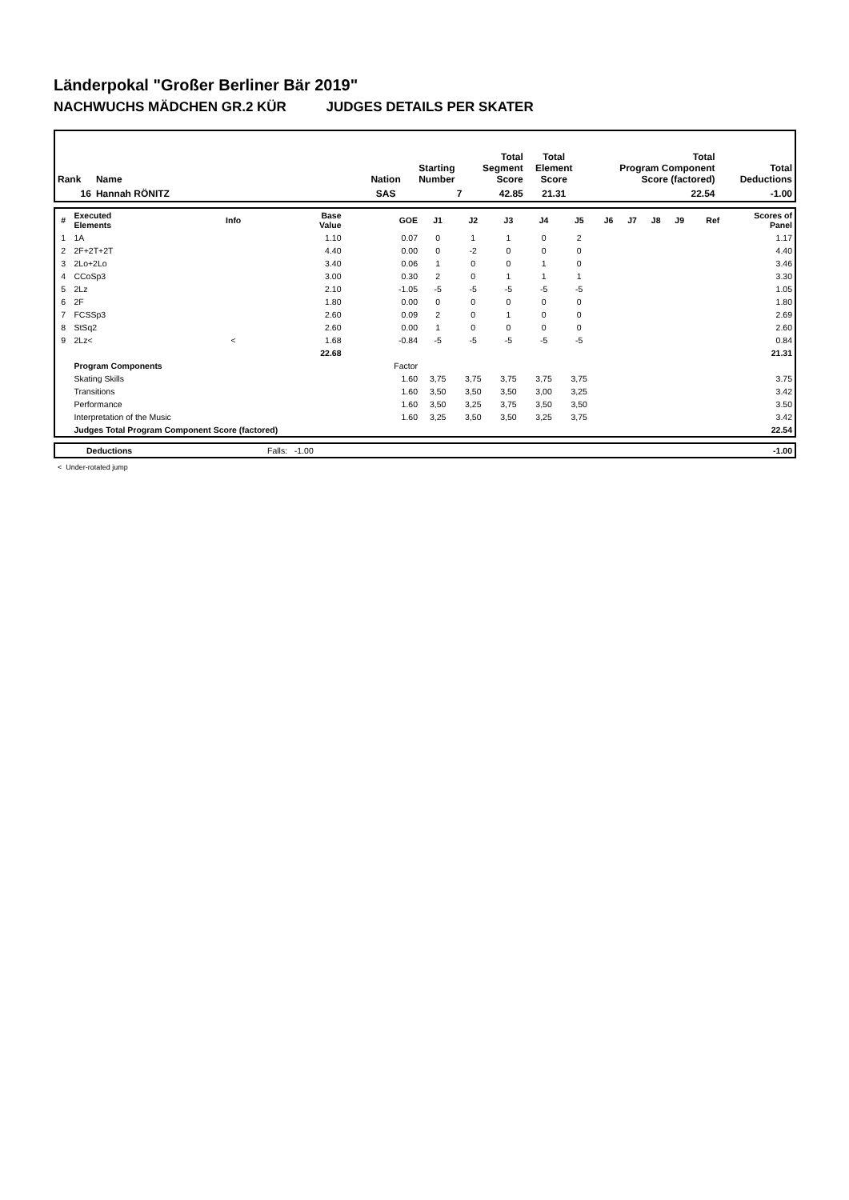Länderpokal "Großer Berliner Bär 2019"
NACHWUCHS MÄDCHEN GR.2 KÜR JUDGES DETAILS PER SKATER
| Rank | Name | Nation | Starting Number | Total Segment Score | Total Element Score | Total Program Component Score (factored) | Total Deductions |
| --- | --- | --- | --- | --- | --- | --- | --- |
| 16 | Hannah RÖNITZ | SAS | 7 | 42.85 | 21.31 | 22.54 | -1.00 |
| # | Executed Elements | Info | Base Value | GOE | J1 | J2 | J3 | J4 | J5 | J6 | J7 | J8 | J9 | Ref | Scores of Panel |
| --- | --- | --- | --- | --- | --- | --- | --- | --- | --- | --- | --- | --- | --- | --- | --- |
| 1 | 1A | | 1.10 | 0.07 | 0 | 1 | 1 | 0 | 2 | | | | | | 1.17 |
| 2 | 2F+2T+2T | | 4.40 | 0.00 | 0 | -2 | 0 | 0 | 0 | | | | | | 4.40 |
| 3 | 2Lo+2Lo | | 3.40 | 0.06 | 1 | 0 | 0 | 1 | 0 | | | | | | 3.46 |
| 4 | CCoSp3 | | 3.00 | 0.30 | 2 | 0 | 1 | 1 | 1 | | | | | | 3.30 |
| 5 | 2Lz | | 2.10 | -1.05 | -5 | -5 | -5 | -5 | -5 | | | | | | 1.05 |
| 6 | 2F | | 1.80 | 0.00 | 0 | 0 | 0 | 0 | 0 | | | | | | 1.80 |
| 7 | FCSSp3 | | 2.60 | 0.09 | 2 | 0 | 1 | 0 | 0 | | | | | | 2.69 |
| 8 | StSq2 | | 2.60 | 0.00 | 1 | 0 | 0 | 0 | 0 | | | | | | 2.60 |
| 9 | 2Lz< | < | 1.68 | -0.84 | -5 | -5 | -5 | -5 | -5 | | | | | | 0.84 |
| | | | 22.68 | | | | | | | | | | | | 21.31 |
| | Program Components | | | Factor | | | | | | | | | | | |
| | Skating Skills | | | 1.60 | 3,75 | 3,75 | 3,75 | 3,75 | 3,75 | | | | | | 3.75 |
| | Transitions | | | 1.60 | 3,50 | 3,50 | 3,50 | 3,00 | 3,25 | | | | | | 3.42 |
| | Performance | | | 1.60 | 3,50 | 3,25 | 3,75 | 3,50 | 3,50 | | | | | | 3.50 |
| | Interpretation of the Music | | | 1.60 | 3,25 | 3,50 | 3,50 | 3,25 | 3,75 | | | | | | 3.42 |
| | Judges Total Program Component Score (factored) | | | | | | | | | | | | | | 22.54 |
| | Deductions | Falls: -1.00 | -1.00 |
< Under-rotated jump